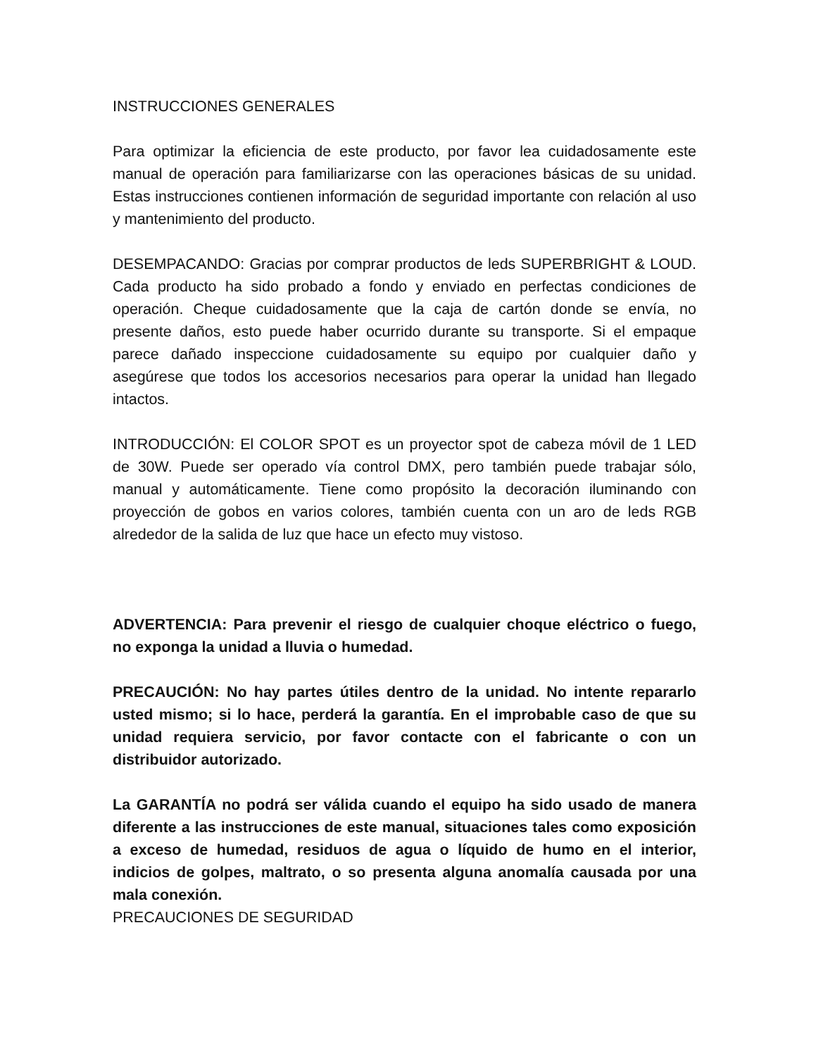INSTRUCCIONES GENERALES
Para optimizar la eficiencia de este producto, por favor lea cuidadosamente este manual de operación para familiarizarse con las operaciones básicas de su unidad. Estas instrucciones contienen información de seguridad importante con relación al uso y mantenimiento del producto.
DESEMPACANDO: Gracias por comprar productos de leds SUPERBRIGHT & LOUD. Cada producto ha sido probado a fondo y enviado en perfectas condiciones de operación. Cheque cuidadosamente que la caja de cartón donde se envía, no presente daños, esto puede haber ocurrido durante su transporte. Si el empaque parece dañado inspeccione cuidadosamente su equipo por cualquier daño y asegúrese que todos los accesorios necesarios para operar la unidad han llegado intactos.
INTRODUCCIÓN: El COLOR SPOT es un proyector spot de cabeza móvil de 1 LED de 30W. Puede ser operado vía control DMX, pero también puede trabajar sólo, manual y automáticamente. Tiene como propósito la decoración iluminando con proyección de gobos en varios colores, también cuenta con un aro de leds RGB alrededor de la salida de luz que hace un efecto muy vistoso.
ADVERTENCIA: Para prevenir el riesgo de cualquier choque eléctrico o fuego, no exponga la unidad a lluvia o humedad.
PRECAUCIÓN: No hay partes útiles dentro de la unidad. No intente repararlo usted mismo; si lo hace, perderá la garantía. En el improbable caso de que su unidad requiera servicio, por favor contacte con el fabricante o con un distribuidor autorizado.
La GARANTÍA no podrá ser válida cuando el equipo ha sido usado de manera diferente a las instrucciones de este manual, situaciones tales como exposición a exceso de humedad, residuos de agua o líquido de humo en el interior, indicios de golpes, maltrato, o so presenta alguna anomalía causada por una mala conexión.
PRECAUCIONES DE SEGURIDAD